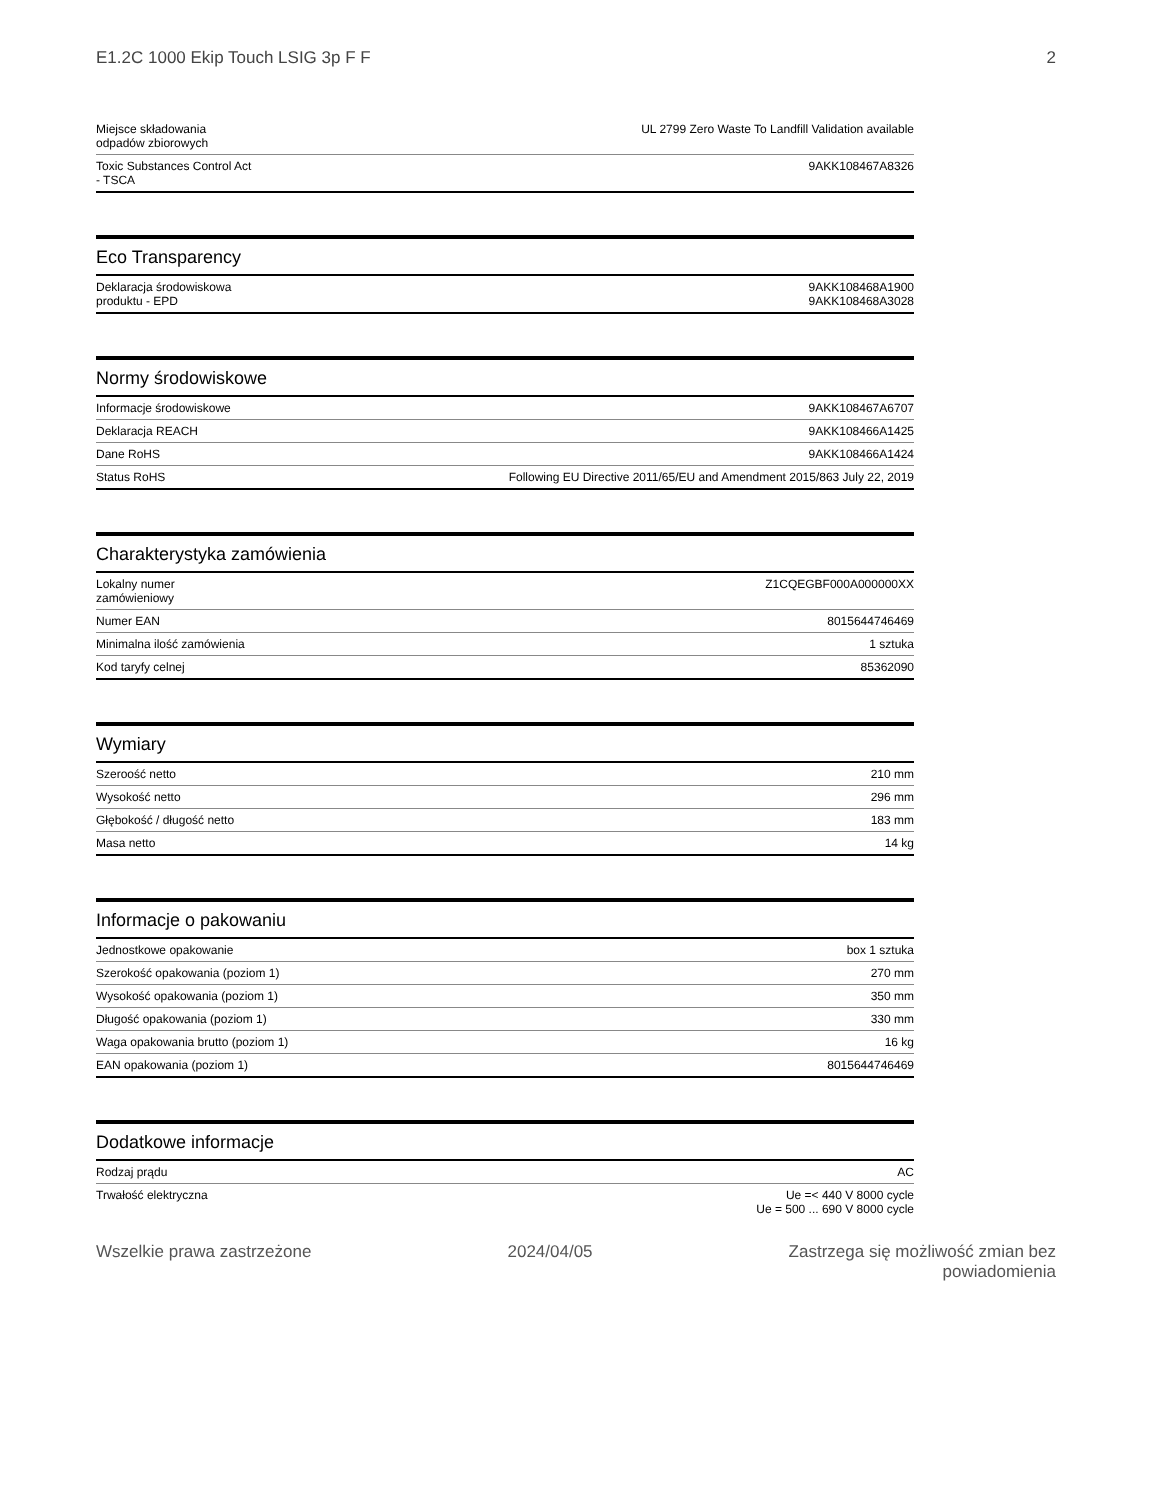E1.2C 1000 Ekip Touch LSIG 3p F F 2
| Miejsce składowania odpadów zbiorowych | UL 2799 Zero Waste To Landfill Validation available |
| Toxic Substances Control Act - TSCA | 9AKK108467A8326 |
Eco Transparency
| Deklaracja środowiskowa produktu - EPD | 9AKK108468A1900 9AKK108468A3028 |
Normy środowiskowe
| Informacje środowiskowe | 9AKK108467A6707 |
| Deklaracja REACH | 9AKK108466A1425 |
| Dane RoHS | 9AKK108466A1424 |
| Status RoHS | Following EU Directive 2011/65/EU and Amendment 2015/863 July 22, 2019 |
Charakterystyka zamówienia
| Lokalny numer zamówieniowy | Z1CQEGBF000A000000XX |
| Numer EAN | 8015644746469 |
| Minimalna ilość zamówienia | 1 sztuka |
| Kod taryfy celnej | 85362090 |
Wymiary
| Szeroość netto | 210 mm |
| Wysokość netto | 296 mm |
| Głębokość / długość netto | 183 mm |
| Masa netto | 14 kg |
Informacje o pakowaniu
| Jednostkowe opakowanie | box 1 sztuka |
| Szerokość opakowania (poziom 1) | 270 mm |
| Wysokość opakowania (poziom 1) | 350 mm |
| Długość opakowania (poziom 1) | 330 mm |
| Waga opakowania brutto (poziom 1) | 16 kg |
| EAN opakowania (poziom 1) | 8015644746469 |
Dodatkowe informacje
| Rodzaj prądu | AC |
| Trwałość elektryczna | Ue =< 440 V 8000 cycle Ue = 500 ... 690 V 8000 cycle |
Wszelkie prawa zastrzeżone 2024/04/05 Zastrzega się możliwość zmian bez
powiadomienia